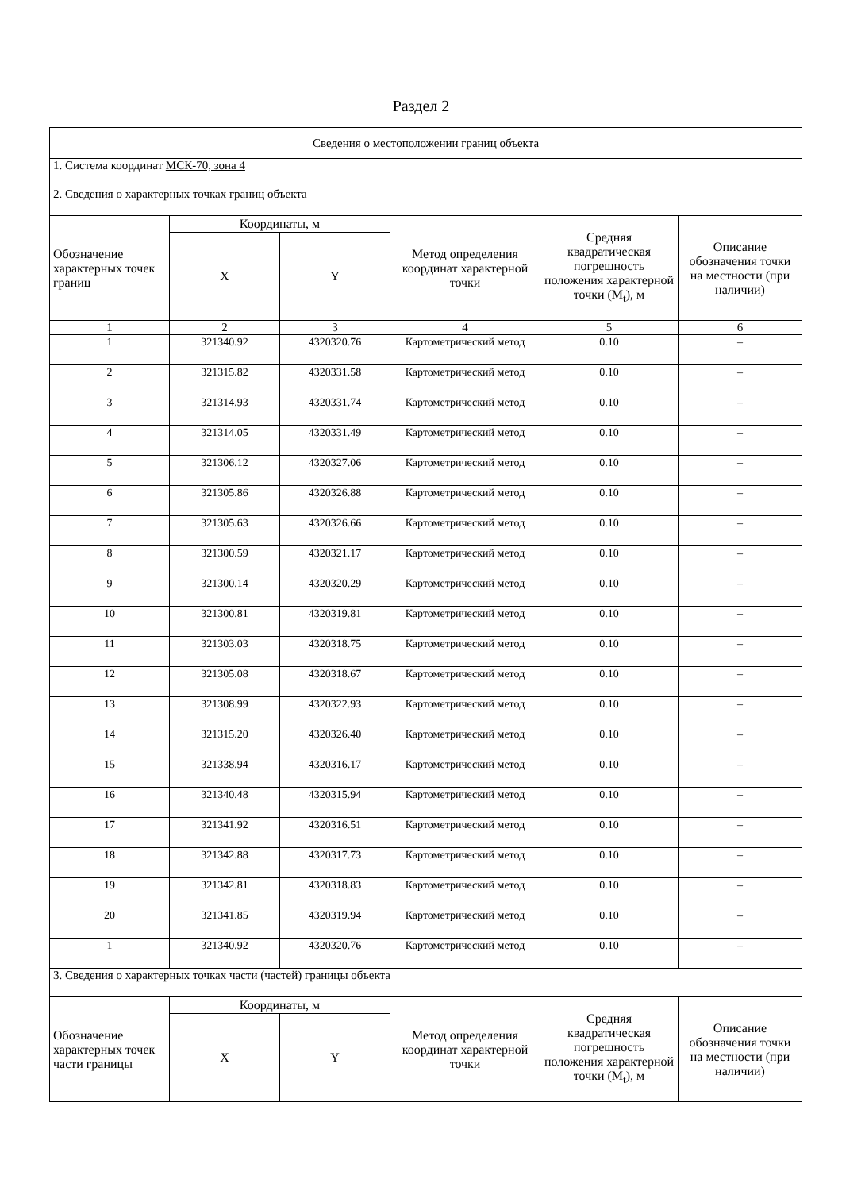Раздел 2
| Сведения о местоположении границ объекта | | | | | |
| 1. Система координат МСК-70, зона 4 | | | | | |
| 2. Сведения о характерных точках границ объекта | | | | | |
| Обозначение характерных точек границ | Координаты, м | | Метод определения координат характерной точки | Средняя квадратическая погрешность положения характерной точки (M<sub>t</sub>), м | Описание обозначения точки на местности (при наличии) |
| | X | Y | | | |
| 1 | 2 | 3 | 4 | 5 | 6 |
| 1 | 321340.92 | 4320320.76 | Картометрический метод | 0.10 | – |
| 2 | 321315.82 | 4320331.58 | Картометрический метод | 0.10 | – |
| 3 | 321314.93 | 4320331.74 | Картометрический метод | 0.10 | – |
| 4 | 321314.05 | 4320331.49 | Картометрический метод | 0.10 | – |
| 5 | 321306.12 | 4320327.06 | Картометрический метод | 0.10 | – |
| 6 | 321305.86 | 4320326.88 | Картометрический метод | 0.10 | – |
| 7 | 321305.63 | 4320326.66 | Картометрический метод | 0.10 | – |
| 8 | 321300.59 | 4320321.17 | Картометрический метод | 0.10 | – |
| 9 | 321300.14 | 4320320.29 | Картометрический метод | 0.10 | – |
| 10 | 321300.81 | 4320319.81 | Картометрический метод | 0.10 | – |
| 11 | 321303.03 | 4320318.75 | Картометрический метод | 0.10 | – |
| 12 | 321305.08 | 4320318.67 | Картометрический метод | 0.10 | – |
| 13 | 321308.99 | 4320322.93 | Картометрический метод | 0.10 | – |
| 14 | 321315.20 | 4320326.40 | Картометрический метод | 0.10 | – |
| 15 | 321338.94 | 4320316.17 | Картометрический метод | 0.10 | – |
| 16 | 321340.48 | 4320315.94 | Картометрический метод | 0.10 | – |
| 17 | 321341.92 | 4320316.51 | Картометрический метод | 0.10 | – |
| 18 | 321342.88 | 4320317.73 | Картометрический метод | 0.10 | – |
| 19 | 321342.81 | 4320318.83 | Картометрический метод | 0.10 | – |
| 20 | 321341.85 | 4320319.94 | Картометрический метод | 0.10 | – |
| 1 | 321340.92 | 4320320.76 | Картометрический метод | 0.10 | – |
| 3. Сведения о характерных точках части (частей) границы объекта | | | | | |
| Обозначение характерных точек части границы | Координаты, м | | Метод определения координат характерной точки | Средняя квадратическая погрешность положения характерной точки (M<sub>t</sub>), м | Описание обозначения точки на местности (при наличии) |
| | X | Y | | | |